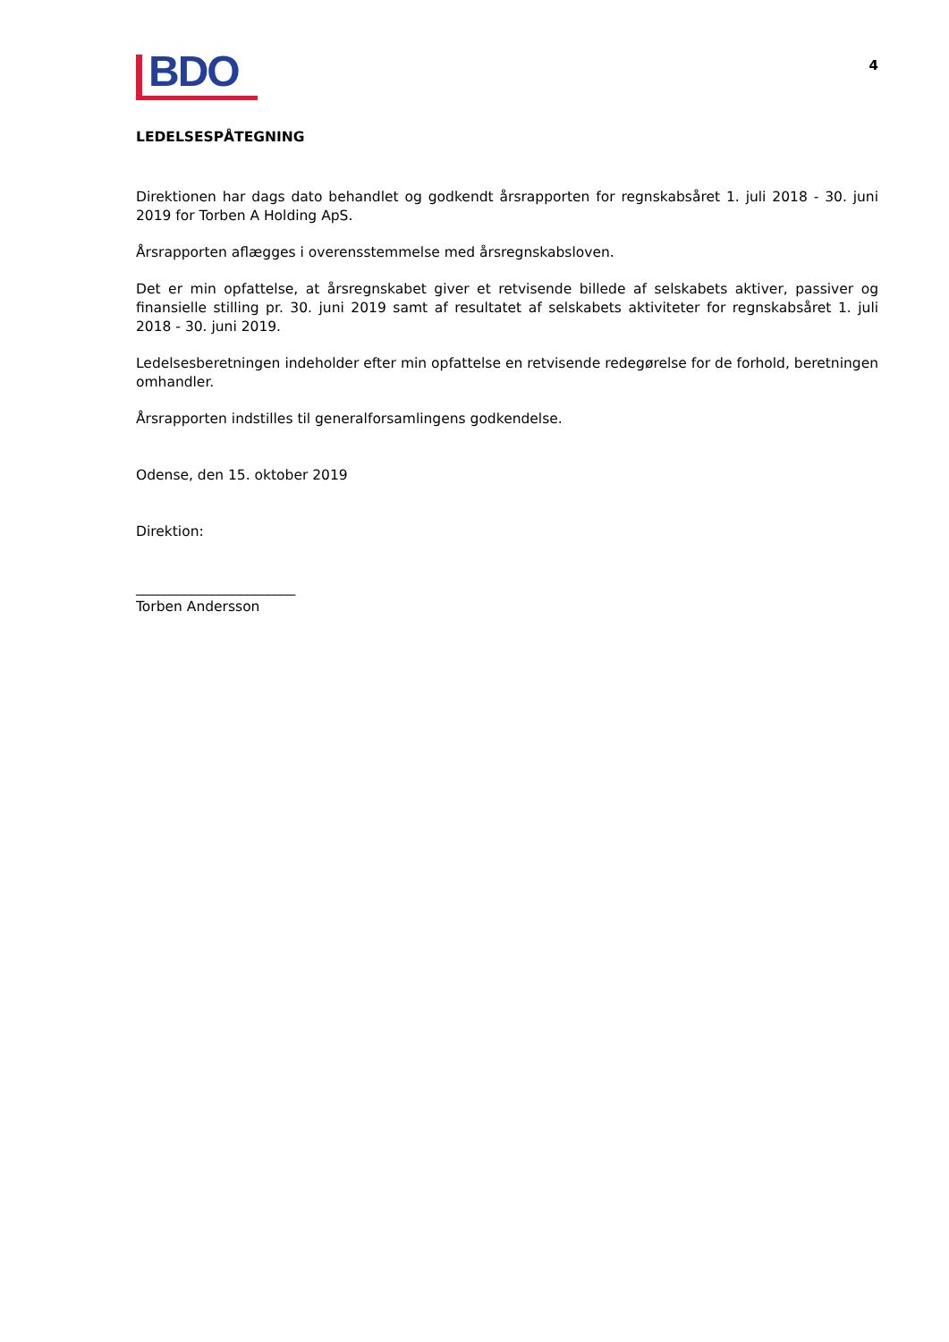BDO
4
LEDELSESPÅTEGNING
Direktionen har dags dato behandlet og godkendt årsrapporten for regnskabsåret 1. juli 2018 - 30. juni 2019 for Torben A Holding ApS.
Årsrapporten aflægges i overensstemmelse med årsregnskabsloven.
Det er min opfattelse, at årsregnskabet giver et retvisende billede af selskabets aktiver, passiver og finansielle stilling pr. 30. juni 2019 samt af resultatet af selskabets aktiviteter for regnskabsåret 1. juli 2018 - 30. juni 2019.
Ledelsesberetningen indeholder efter min opfattelse en retvisende redegørelse for de forhold, beretningen omhandler.
Årsrapporten indstilles til generalforsamlingens godkendelse.
Odense, den 15. oktober 2019
Direktion:
_______________________
Torben Andersson